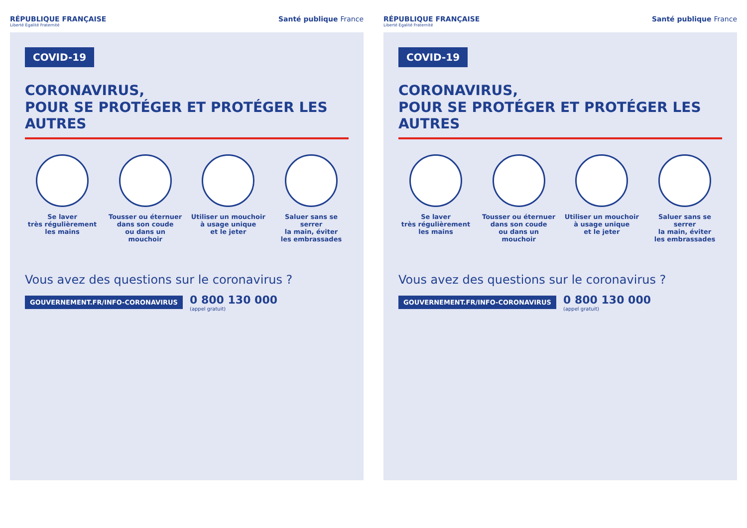RÉPUBLIQUE FRANÇAISE
Liberté Égalité Fraternité
Santé publique France
COVID-19
CORONAVIRUS,
POUR SE PROTÉGER ET PROTÉGER LES AUTRES
Se laver
très régulièrement
les mains
Tousser ou éternuer
dans son coude
ou dans un mouchoir
Utiliser un mouchoir
à usage unique
et le jeter
Saluer sans se serrer
la main, éviter
les embrassades
Vous avez des questions sur le coronavirus ?
GOUVERNEMENT.FR/INFO-CORONAVIRUS 0 800 130 000
(appel gratuit)
RÉPUBLIQUE FRANÇAISE
Liberté Égalité Fraternité
Santé publique France
COVID-19
CORONAVIRUS,
POUR SE PROTÉGER ET PROTÉGER LES AUTRES
Se laver
très régulièrement
les mains
Tousser ou éternuer
dans son coude
ou dans un mouchoir
Utiliser un mouchoir
à usage unique
et le jeter
Saluer sans se serrer
la main, éviter
les embrassades
Vous avez des questions sur le coronavirus ?
GOUVERNEMENT.FR/INFO-CORONAVIRUS 0 800 130 000
(appel gratuit)